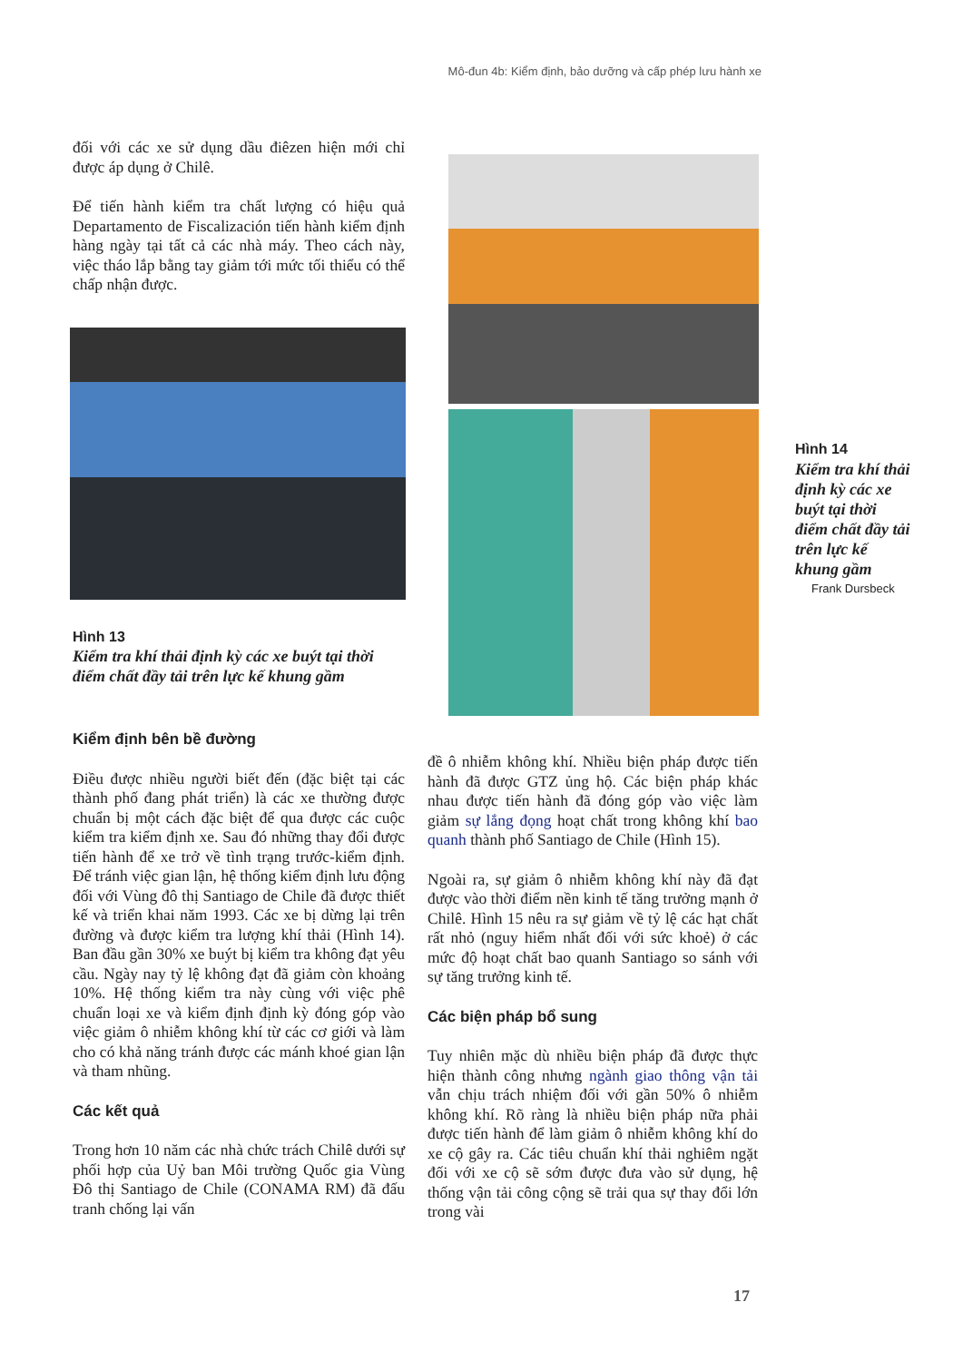Mô-đun 4b: Kiểm định, bảo dưỡng và cấp phép lưu hành xe
đối với các xe sử dụng dầu điêzen hiện mới chỉ được áp dụng ở Chilê.
Để tiến hành kiểm tra chất lượng có hiệu quả Departamento de Fiscalización tiến hành kiểm định hàng ngày tại tất cả các nhà máy. Theo cách này, việc tháo lắp bằng tay giảm tới mức tối thiểu có thể chấp nhận được.
Hình 13
Kiểm tra khí thải định kỳ các xe buýt tại thời điểm chất đầy tải trên lực kế khung gầm
Kiểm định bên bề đường
Điều được nhiều người biết đến (đặc biệt tại các thành phố đang phát triển) là các xe thường được chuẩn bị một cách đặc biệt để qua được các cuộc kiểm tra kiểm định xe. Sau đó những thay đổi được tiến hành để xe trở về tình trạng trước-kiểm định. Để tránh việc gian lận, hệ thống kiểm định lưu động đối với Vùng đô thị Santiago de Chile đã được thiết kế và triển khai năm 1993. Các xe bị dừng lại trên đường và được kiểm tra lượng khí thải (Hình 14). Ban đầu gần 30% xe buýt bị kiểm tra không đạt yêu cầu. Ngày nay tỷ lệ không đạt đã giảm còn khoảng 10%. Hệ thống kiểm tra này cùng với việc phê chuẩn loại xe và kiểm định định kỳ đóng góp vào việc giảm ô nhiễm không khí từ các cơ giới và làm cho có khả năng tránh được các mánh khoé gian lận và tham nhũng.
Các kết quả
Trong hơn 10 năm các nhà chức trách Chilê dưới sự phối hợp của Uỷ ban Môi trường Quốc gia Vùng Đô thị Santiago de Chile (CONAMA RM) đã đấu tranh chống lại vấn
đề ô nhiễm không khí. Nhiều biện pháp được tiến hành đã được GTZ ủng hộ. Các biện pháp khác nhau được tiến hành đã đóng góp vào việc làm giảm sự lắng đọng hoạt chất trong không khí bao quanh thành phố Santiago de Chile (Hình 15).
Ngoài ra, sự giảm ô nhiễm không khí này đã đạt được vào thời điểm nền kinh tế tăng trưởng mạnh ở Chilê. Hình 15 nêu ra sự giảm về tỷ lệ các hạt chất rất nhỏ (nguy hiểm nhất đối với sức khoẻ) ở các mức độ hoạt chất bao quanh Santiago so sánh với sự tăng trưởng kinh tế.
Các biện pháp bổ sung
Tuy nhiên mặc dù nhiều biện pháp đã được thực hiện thành công nhưng ngành giao thông vận tải vẫn chịu trách nhiệm đối với gần 50% ô nhiễm không khí. Rõ ràng là nhiều biện pháp nữa phải được tiến hành để làm giảm ô nhiễm không khí do xe cộ gây ra. Các tiêu chuẩn khí thải nghiêm ngặt đối với xe cộ sẽ sớm được đưa vào sử dụng, hệ thống vận tải công cộng sẽ trải qua sự thay đổi lớn trong vài
Hình 14
Kiểm tra khí thải định kỳ các xe buýt tại thời điểm chất đầy tải trên lực kế khung gầm
Frank Dursbeck
17